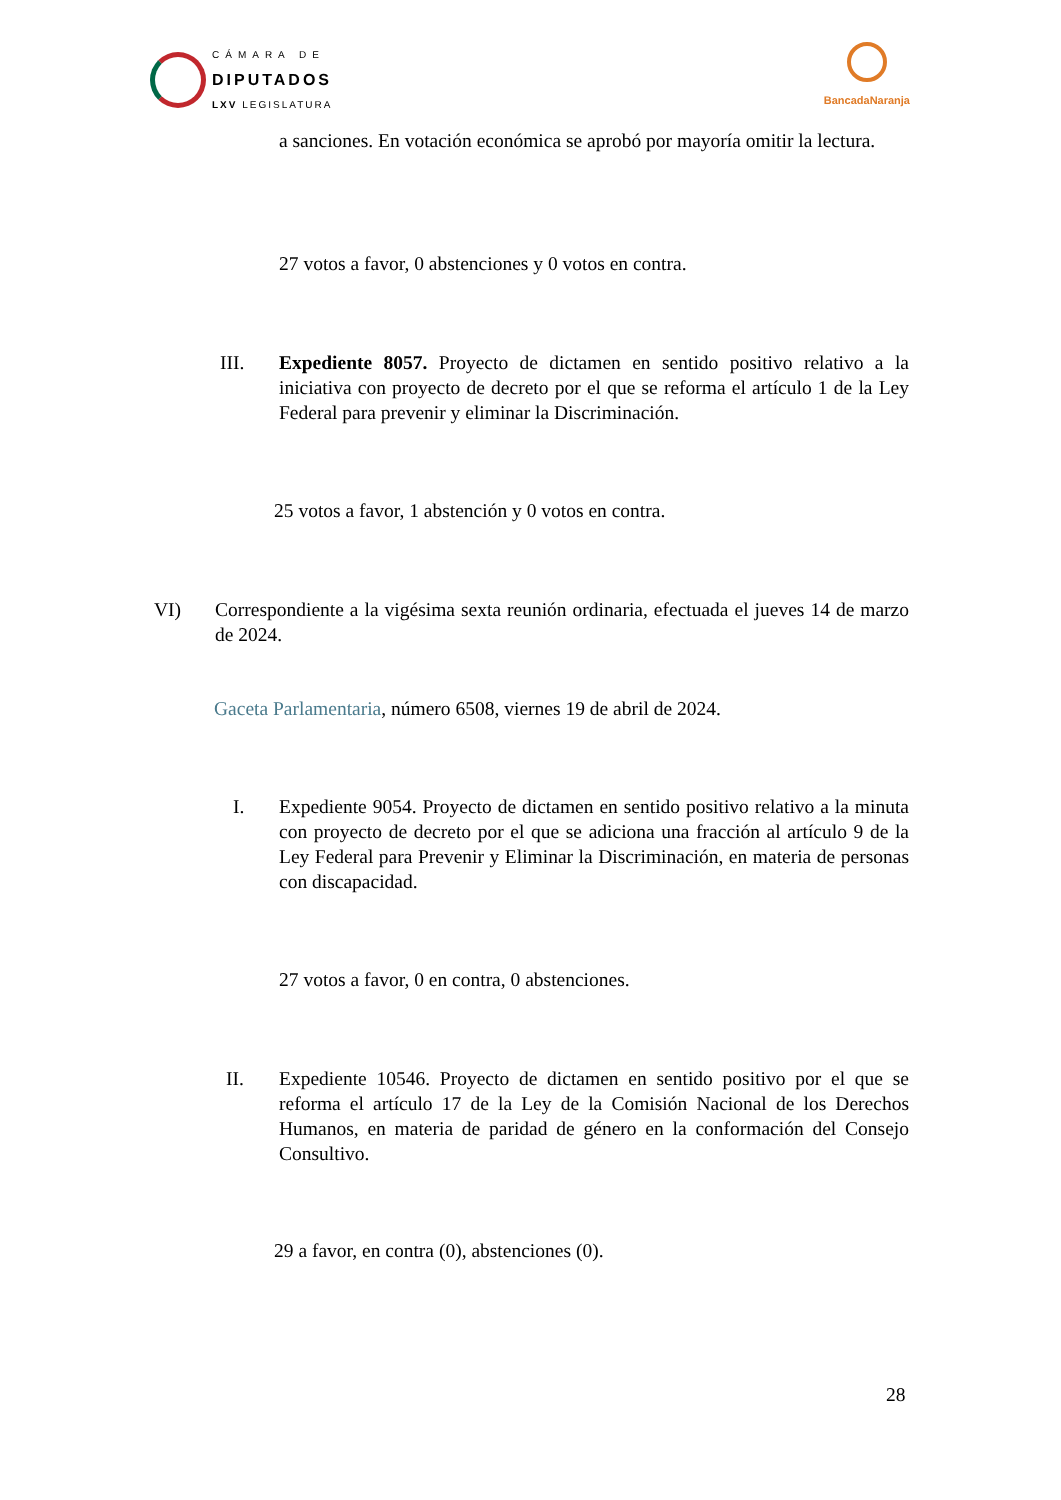CÁMARA DE
DIPUTADOS
LXV LEGISLATURA
BancadaNaranja
a sanciones. En votación económica se aprobó por mayoría omitir la lectura.
27 votos a favor, 0 abstenciones y 0 votos en contra.
III.
Expediente 8057. Proyecto de dictamen en sentido positivo relativo a la iniciativa con proyecto de decreto por el que se reforma el artículo 1 de la Ley Federal para prevenir y eliminar la Discriminación.
25 votos a favor, 1 abstención y 0 votos en contra.
VI)
Correspondiente a la vigésima sexta reunión ordinaria, efectuada el jueves 14 de marzo de 2024.
Gaceta Parlamentaria, número 6508, viernes 19 de abril de 2024.
I.
Expediente 9054. Proyecto de dictamen en sentido positivo relativo a la minuta con proyecto de decreto por el que se adiciona una fracción al artículo 9 de la Ley Federal para Prevenir y Eliminar la Discriminación, en materia de personas con discapacidad.
27 votos a favor, 0 en contra, 0 abstenciones.
II.
Expediente 10546. Proyecto de dictamen en sentido positivo por el que se reforma el artículo 17 de la Ley de la Comisión Nacional de los Derechos Humanos, en materia de paridad de género en la conformación del Consejo Consultivo.
29 a favor, en contra (0), abstenciones (0).
28